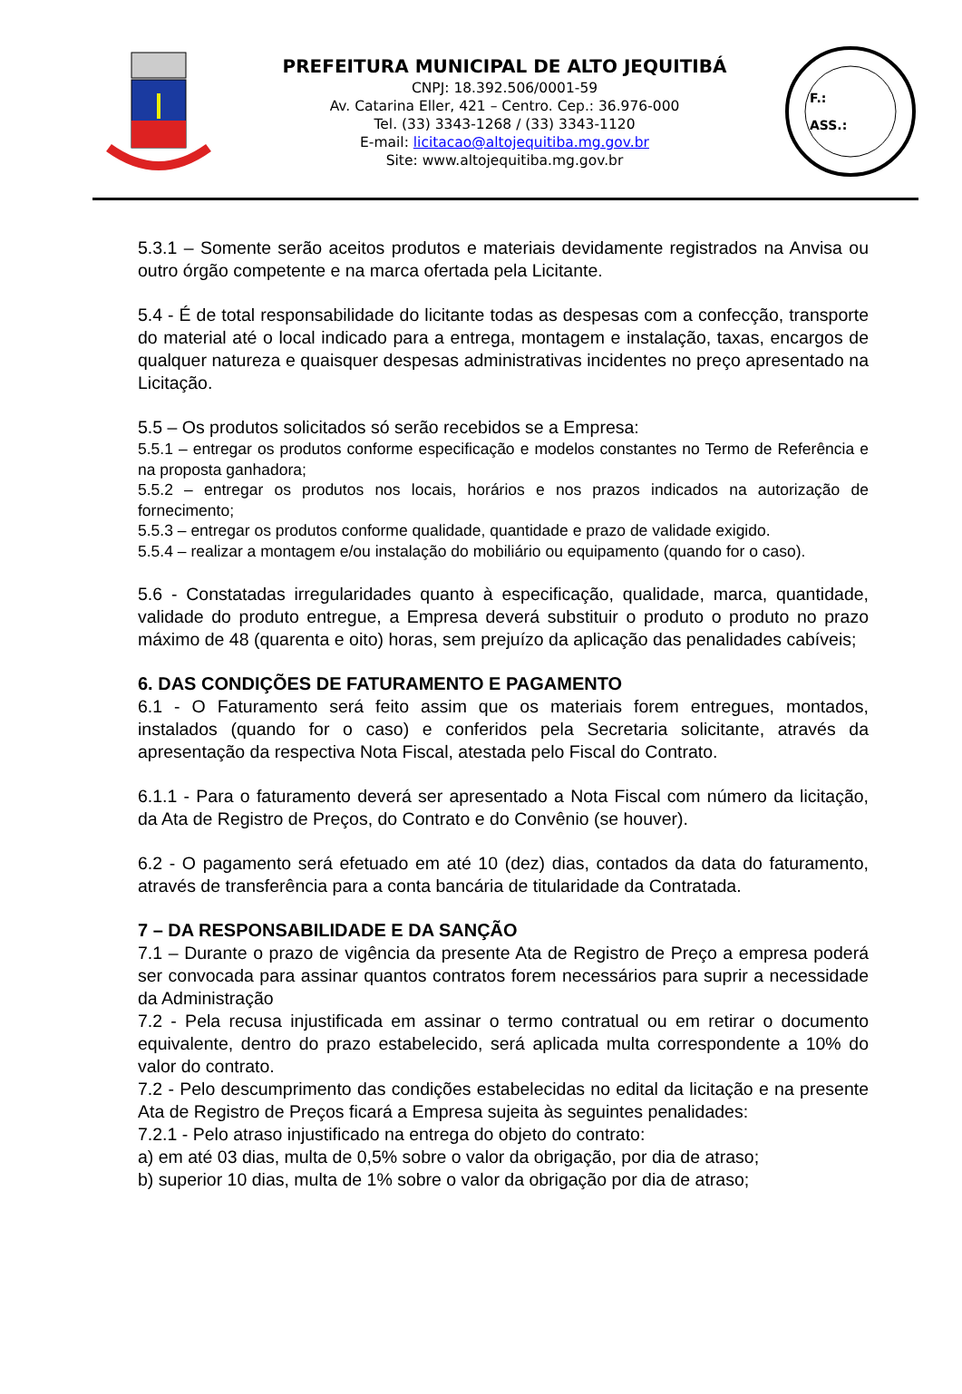PREFEITURA MUNICIPAL DE ALTO JEQUITIBÁ
CNPJ: 18.392.506/0001-59
Av. Catarina Eller, 421 – Centro. Cep.: 36.976-000
Tel. (33) 3343-1268 / (33) 3343-1120
E-mail: licitacao@altojequitiba.mg.gov.br
Site: www.altojequitiba.mg.gov.br
F.:
ASS.:
5.3.1 – Somente serão aceitos produtos e materiais devidamente registrados na Anvisa ou outro órgão competente e na marca ofertada pela Licitante.
5.4 - É de total responsabilidade do licitante todas as despesas com a confecção, transporte do material até o local indicado para a entrega, montagem e instalação, taxas, encargos de qualquer natureza e quaisquer despesas administrativas incidentes no preço apresentado na Licitação.
5.5 – Os produtos solicitados só serão recebidos se a Empresa:
5.5.1 – entregar os produtos conforme especificação e modelos constantes no Termo de Referência e na proposta ganhadora;
5.5.2 – entregar os produtos nos locais, horários e nos prazos indicados na autorização de fornecimento;
5.5.3 – entregar os produtos conforme qualidade, quantidade e prazo de validade exigido.
5.5.4 – realizar a montagem e/ou instalação do mobiliário ou equipamento (quando for o caso).
5.6 - Constatadas irregularidades quanto à especificação, qualidade, marca, quantidade, validade do produto entregue, a Empresa deverá substituir o produto o produto no prazo máximo de 48 (quarenta e oito) horas, sem prejuízo da aplicação das penalidades cabíveis;
6. DAS CONDIÇÕES DE FATURAMENTO E PAGAMENTO
6.1 - O Faturamento será feito assim que os materiais forem entregues, montados, instalados (quando for o caso) e conferidos pela Secretaria solicitante, através da apresentação da respectiva Nota Fiscal, atestada pelo Fiscal do Contrato.
6.1.1 - Para o faturamento deverá ser apresentado a Nota Fiscal com número da licitação, da Ata de Registro de Preços, do Contrato e do Convênio (se houver).
6.2 - O pagamento será efetuado em até 10 (dez) dias, contados da data do faturamento, através de transferência para a conta bancária de titularidade da Contratada.
7 – DA RESPONSABILIDADE E DA SANÇÃO
7.1 – Durante o prazo de vigência da presente Ata de Registro de Preço a empresa poderá ser convocada para assinar quantos contratos forem necessários para suprir a necessidade da Administração
7.2 - Pela recusa injustificada em assinar o termo contratual ou em retirar o documento equivalente, dentro do prazo estabelecido, será aplicada multa correspondente a 10% do valor do contrato.
7.2 - Pelo descumprimento das condições estabelecidas no edital da licitação e na presente Ata de Registro de Preços ficará a Empresa sujeita às seguintes penalidades:
7.2.1 - Pelo atraso injustificado na entrega do objeto do contrato:
a) em até 03 dias, multa de 0,5% sobre o valor da obrigação, por dia de atraso;
b) superior 10 dias, multa de 1% sobre o valor da obrigação por dia de atraso;